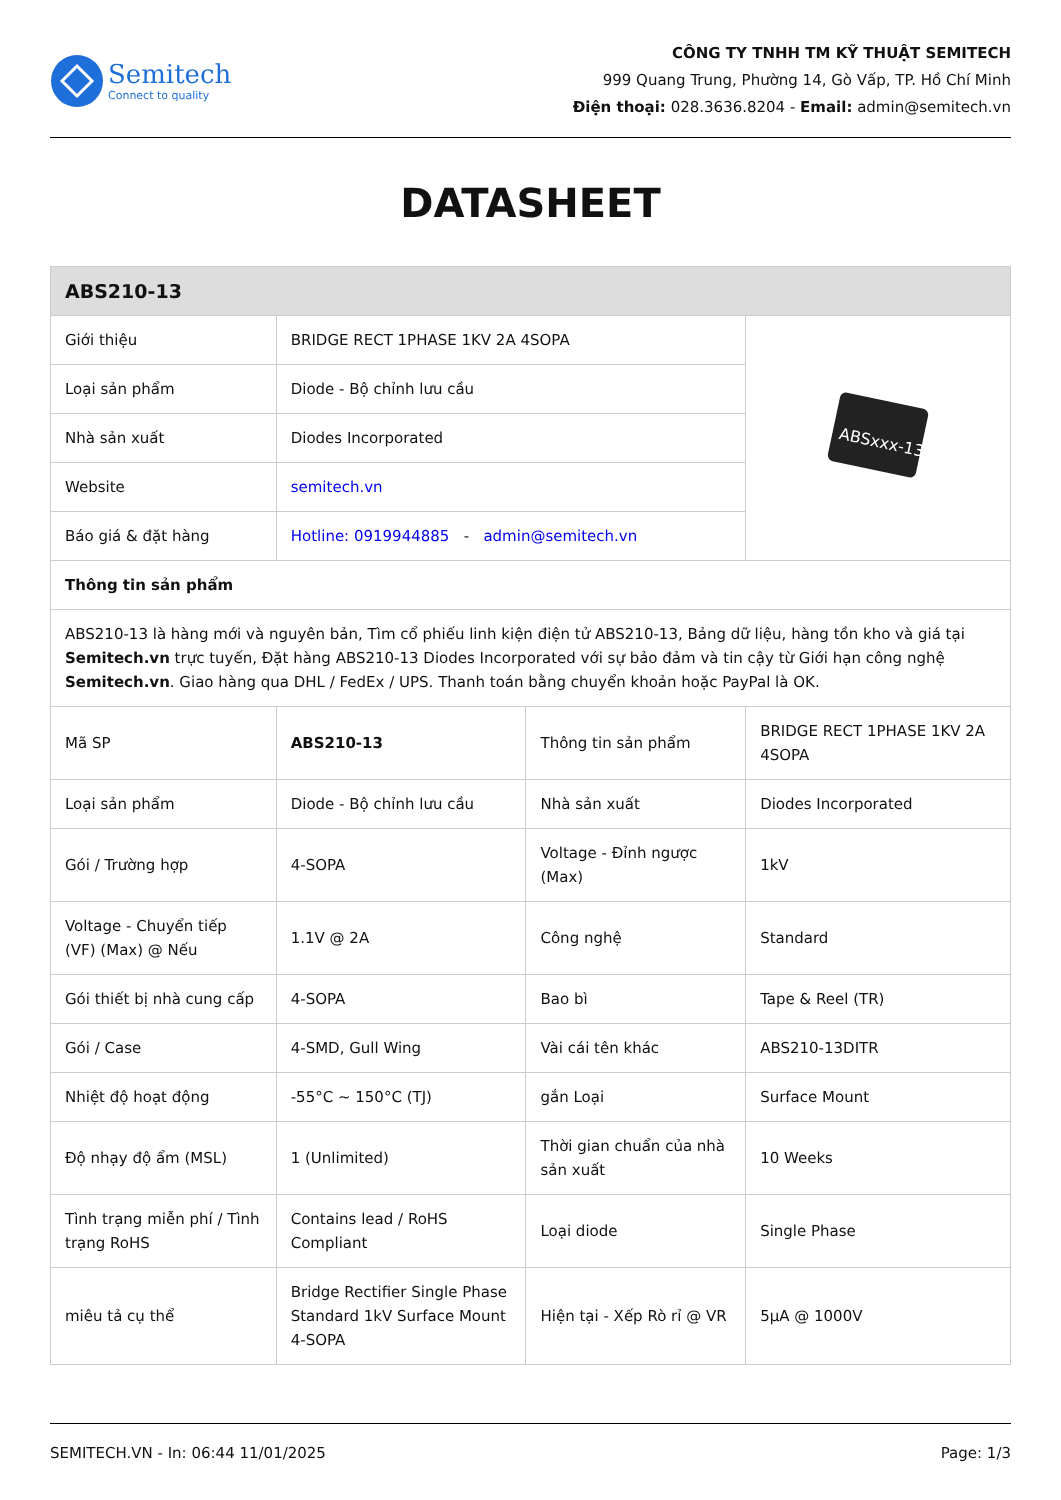Semitech
Connect to quality
CÔNG TY TNHH TM KỸ THUẬT SEMITECH
999 Quang Trung, Phường 14, Gò Vấp, TP. Hồ Chí Minh
Điện thoại: 028.3636.8204 - Email: admin@semitech.vn
DATASHEET
| ABS210-13 | | | |
| Giới thiệu | BRIDGE RECT 1PHASE 1KV 2A 4SOPA | | ABSxxx-13 |
| Loại sản phẩm | Diode - Bộ chỉnh lưu cầu | | |
| Nhà sản xuất | Diodes Incorporated | | |
| Website | semitech.vn | | |
| Báo giá & đặt hàng | Hotline: 0919944885 - admin@semitech.vn | | |
| Thông tin sản phẩm | | | |
| ABS210-13 là hàng mới và nguyên bản, Tìm cổ phiếu linh kiện điện tử ABS210-13, Bảng dữ liệu, hàng tồn kho và giá tại Semitech.vn trực tuyến, Đặt hàng ABS210-13 Diodes Incorporated với sự bảo đảm và tin cậy từ Giới hạn công nghệ Semitech.vn . Giao hàng qua DHL / FedEx / UPS. Thanh toán bằng chuyển khoản hoặc PayPal là OK. | | | |
| Mã SP | ABS210-13 | Thông tin sản phẩm | BRIDGE RECT 1PHASE 1KV 2A 4SOPA |
| Loại sản phẩm | Diode - Bộ chỉnh lưu cầu | Nhà sản xuất | Diodes Incorporated |
| Gói / Trường hợp | 4-SOPA | Voltage - Đỉnh ngược (Max) | 1kV |
| Voltage - Chuyển tiếp (VF) (Max) @ Nếu | 1.1V @ 2A | Công nghệ | Standard |
| Gói thiết bị nhà cung cấp | 4-SOPA | Bao bì | Tape & Reel (TR) |
| Gói / Case | 4-SMD, Gull Wing | Vài cái tên khác | ABS210-13DITR |
| Nhiệt độ hoạt động | -55°C ~ 150°C (TJ) | gắn Loại | Surface Mount |
| Độ nhạy độ ẩm (MSL) | 1 (Unlimited) | Thời gian chuẩn của nhà sản xuất | 10 Weeks |
| Tình trạng miễn phí / Tình trạng RoHS | Contains lead / RoHS Compliant | Loại diode | Single Phase |
| miêu tả cụ thể | Bridge Rectifier Single Phase Standard 1kV Surface Mount 4-SOPA | Hiện tại - Xếp Rò rỉ @ VR | 5µA @ 1000V |
SEMITECH.VN - In: 06:44 11/01/2025 Page: 1/3